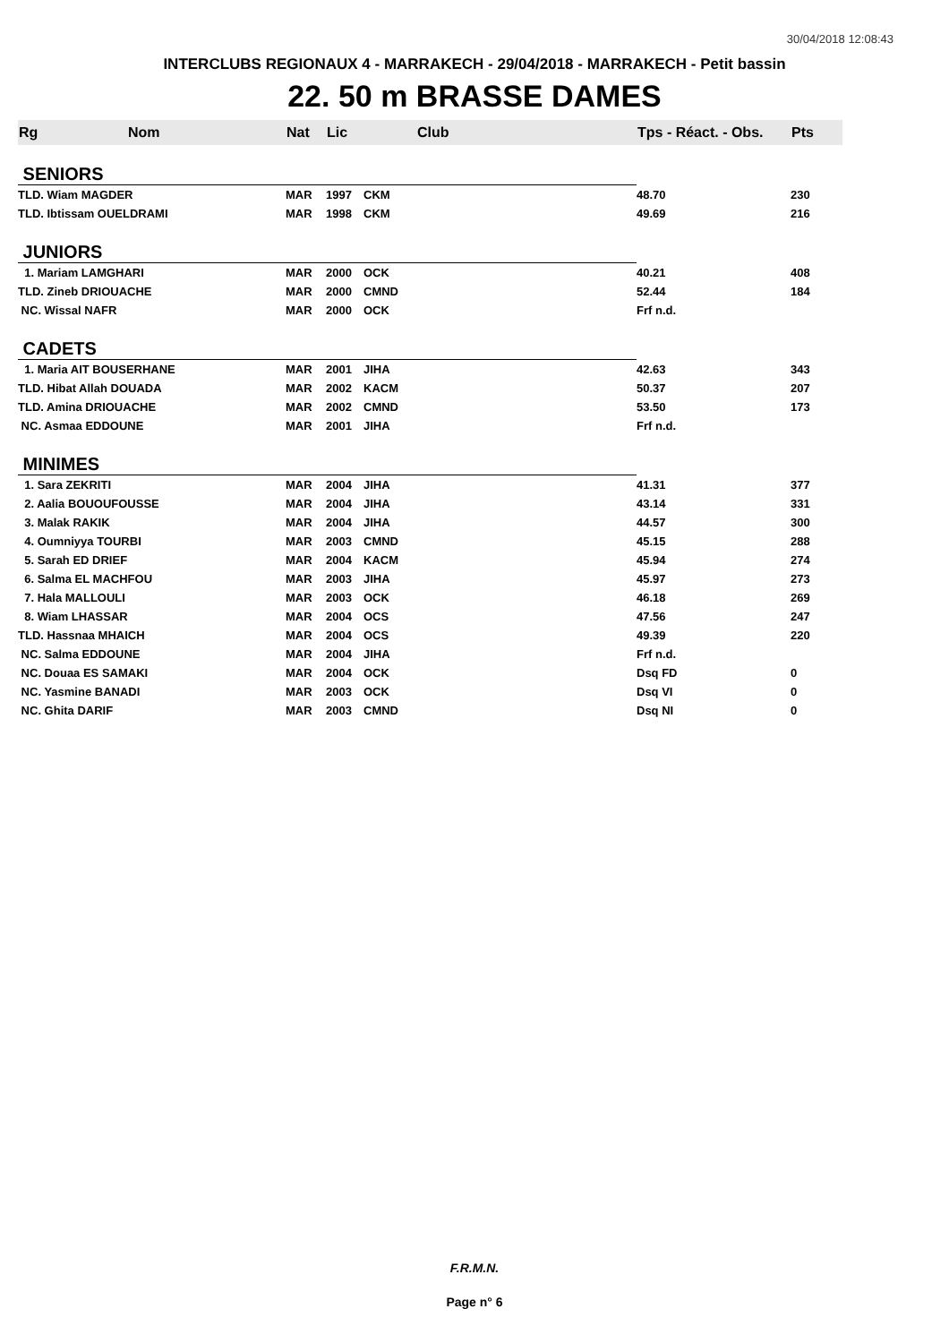30/04/2018 12:08:43
INTERCLUBS REGIONAUX 4 - MARRAKECH - 29/04/2018 - MARRAKECH - Petit bassin
22. 50 m BRASSE DAMES
| Rg | Nom | Nat | Lic | Club | Tps - Réact. - Obs. | Pts |
| --- | --- | --- | --- | --- | --- | --- |
| SENIORS | | | | | | |
| TLD. Wiam MAGDER | | MAR | 1997 | CKM | 48.70 | 230 |
| TLD. Ibtissam OUELDRAMI | | MAR | 1998 | CKM | 49.69 | 216 |
| JUNIORS | | | | | | |
| 1. Mariam LAMGHARI | | MAR | 2000 | OCK | 40.21 | 408 |
| TLD. Zineb DRIOUACHE | | MAR | 2000 | CMND | 52.44 | 184 |
| NC. Wissal NAFR | | MAR | 2000 | OCK | Frf n.d. | |
| CADETS | | | | | | |
| 1. Maria AIT BOUSERHANE | | MAR | 2001 | JIHA | 42.63 | 343 |
| TLD. Hibat Allah DOUADA | | MAR | 2002 | KACM | 50.37 | 207 |
| TLD. Amina DRIOUACHE | | MAR | 2002 | CMND | 53.50 | 173 |
| NC. Asmaa EDDOUNE | | MAR | 2001 | JIHA | Frf n.d. | |
| MINIMES | | | | | | |
| 1. Sara ZEKRITI | | MAR | 2004 | JIHA | 41.31 | 377 |
| 2. Aalia BOUOUFOUSSE | | MAR | 2004 | JIHA | 43.14 | 331 |
| 3. Malak RAKIK | | MAR | 2004 | JIHA | 44.57 | 300 |
| 4. Oumniyya TOURBI | | MAR | 2003 | CMND | 45.15 | 288 |
| 5. Sarah ED DRIEF | | MAR | 2004 | KACM | 45.94 | 274 |
| 6. Salma EL MACHFOU | | MAR | 2003 | JIHA | 45.97 | 273 |
| 7. Hala MALLOULI | | MAR | 2003 | OCK | 46.18 | 269 |
| 8. Wiam LHASSAR | | MAR | 2004 | OCS | 47.56 | 247 |
| TLD. Hassnaa MHAICH | | MAR | 2004 | OCS | 49.39 | 220 |
| NC. Salma EDDOUNE | | MAR | 2004 | JIHA | Frf n.d. | |
| NC. Douaa ES SAMAKI | | MAR | 2004 | OCK | Dsq FD | 0 |
| NC. Yasmine BANADI | | MAR | 2003 | OCK | Dsq VI | 0 |
| NC. Ghita DARIF | | MAR | 2003 | CMND | Dsq NI | 0 |
F.R.M.N.
Page n° 6